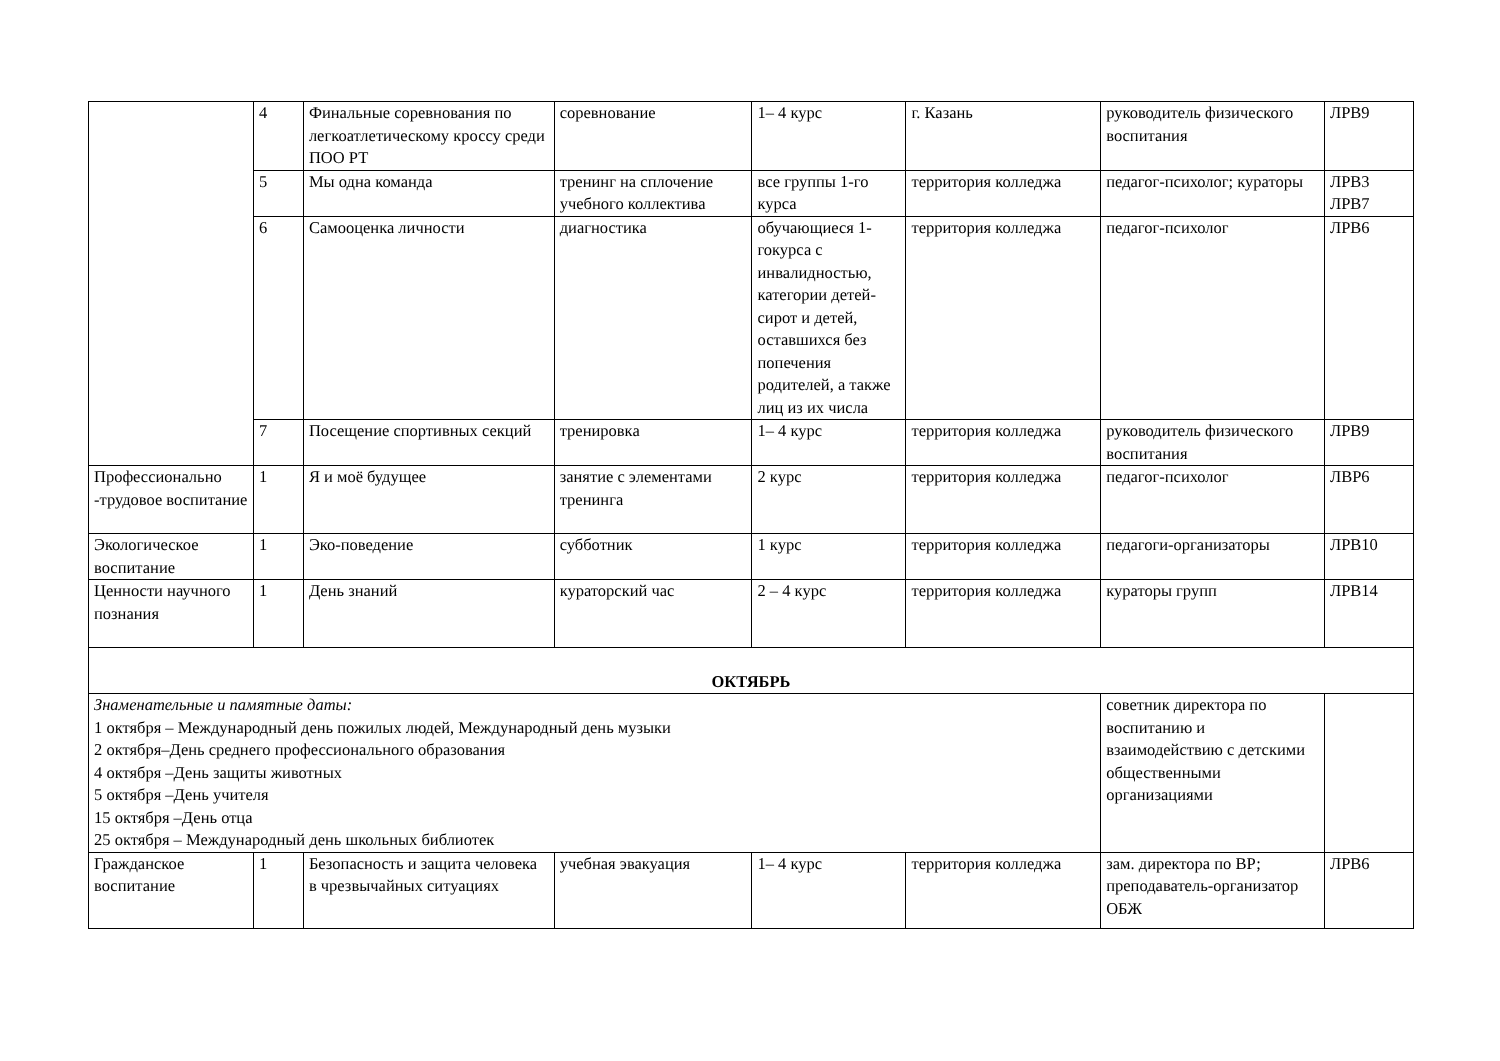| | 4 | Финальные соревнования по легкоатлетическому кроссу среди ПОО РТ | соревнование | 1– 4 курс | г. Казань | руководитель физического воспитания | ЛРВ9 |
| | 5 | Мы одна команда | тренинг на сплочение учебного коллектива | все группы 1-го курса | территория колледжа | педагог-психолог; кураторы | ЛРВ3 ЛРВ7 |
| | 6 | Самооценка личности | диагностика | обучающиеся 1-гокурса с инвалидностью, категории детей-сирот и детей, оставшихся без попечения родителей, а также лиц из их числа | территория колледжа | педагог-психолог | ЛРВ6 |
| | 7 | Посещение спортивных секций | тренировка | 1– 4 курс | территория колледжа | руководитель физического воспитания | ЛРВ9 |
| Профессионально -трудовое воспитание | 1 | Я и моё будущее | занятие с элементами тренинга | 2 курс | территория колледжа | педагог-психолог | ЛВР6 |
| Экологическое воспитание | 1 | Эко-поведение | субботник | 1 курс | территория колледжа | педагоги-организаторы | ЛРВ10 |
| Ценности научного познания | 1 | День знаний | кураторский час | 2 – 4 курс | территория колледжа | кураторы групп | ЛРВ14 |
| ОКТЯБРЬ | | | | | | | |
| Знаменательные и памятные даты: 1 октября – Международный день пожилых людей, Международный день музыки 2 октября–День среднего профессионального образования 4 октября –День защиты животных 5 октября –День учителя 15 октября –День отца 25 октября – Международный день школьных библиотек | | | | | | советник директора по воспитанию и взаимодействию с детскими общественными организациями | |
| Гражданское воспитание | 1 | Безопасность и защита человека в чрезвычайных ситуациях | учебная эвакуация | 1– 4 курс | территория колледжа | зам. директора по ВР; преподаватель-организатор ОБЖ | ЛРВ6 |